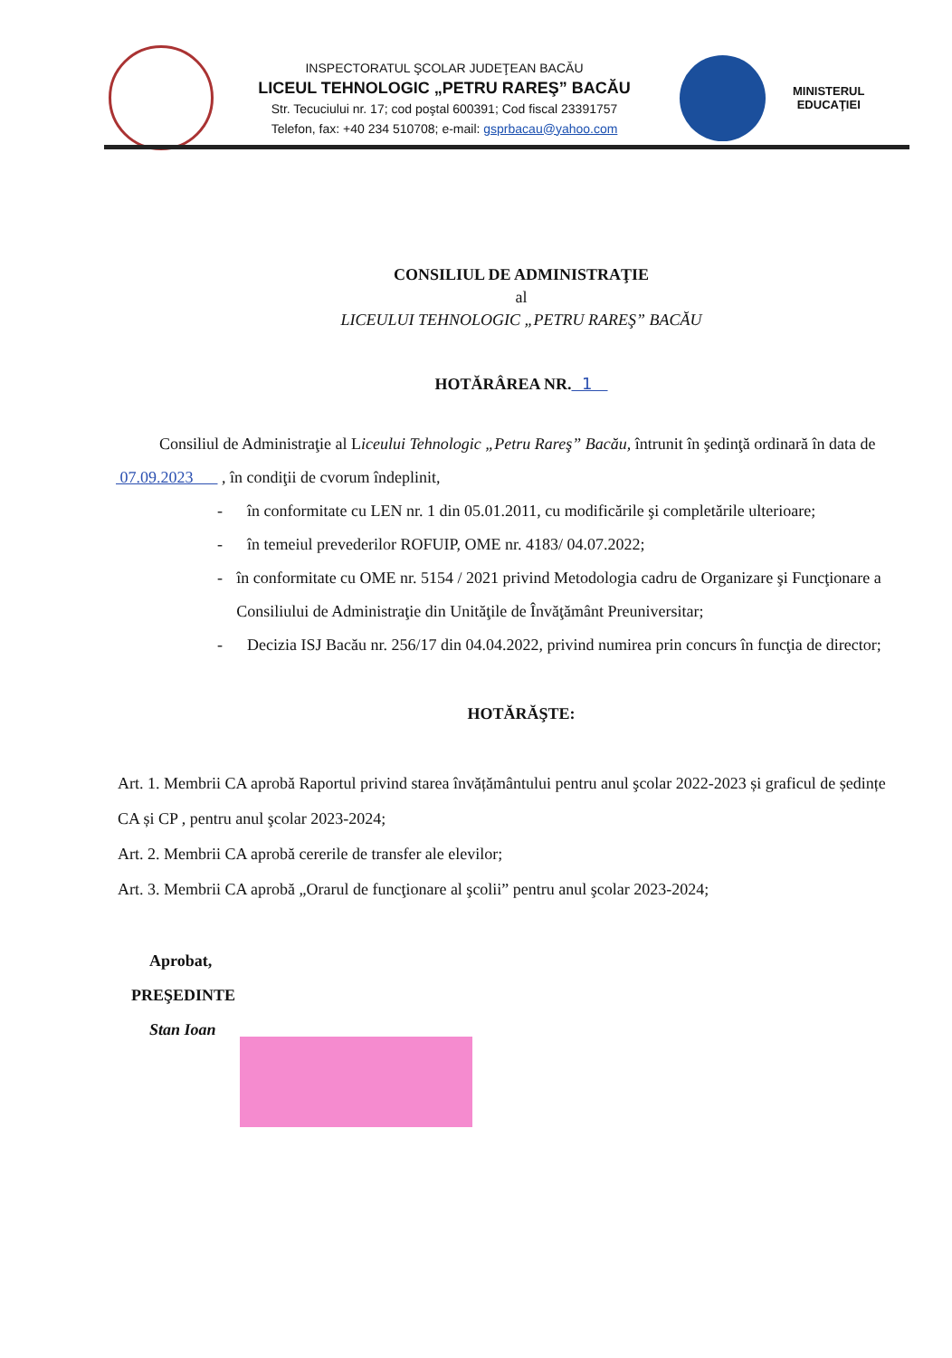INSPECTORATUL ŞCOLAR JUDEŢEAN BACĂU
LICEUL TEHNOLOGIC „PETRU RAREŞ” BACĂU
Str. Tecuciului nr. 17; cod poştal 600391; Cod fiscal 23391757
Telefon, fax: +40 234 510708; e-mail: gsprbacau@yahoo.com
MINISTERUL
EDUCAŢIEI
CONSILIUL DE ADMINISTRAŢIE
al
LICEULUI TEHNOLOGIC „PETRU RAREŞ” BACĂU
HOTĂRÂREA NR. 1
Consiliul de Administraţie al Liceului Tehnologic „Petru Rareş” Bacău, întrunit în şedinţă ordinară în data de 07.09.2023 , în condiţii de cvorum îndeplinit,
- în conformitate cu LEN nr. 1 din 05.01.2011, cu modificările şi completările ulterioare;
- în temeiul prevederilor ROFUIP, OME nr. 4183/ 04.07.2022;
- în conformitate cu OME nr. 5154 / 2021 privind Metodologia cadru de Organizare şi Funcţionare a Consiliului de Administraţie din Unităţile de Învăţământ Preuniversitar;
- Decizia ISJ Bacău nr. 256/17 din 04.04.2022, privind numirea prin concurs în funcţia de director;
HOTĂRĂŞTE:
Art. 1. Membrii CA aprobă Raportul privind starea învățământului pentru anul şcolar 2022-2023 și graficul de ședințe CA și CP , pentru anul şcolar 2023-2024;
Art. 2. Membrii CA aprobă cererile de transfer ale elevilor;
Art. 3. Membrii CA aprobă „Orarul de funcţionare al şcolii” pentru anul şcolar 2023-2024;
Aprobat,
PREŞEDINTE
Stan Ioan